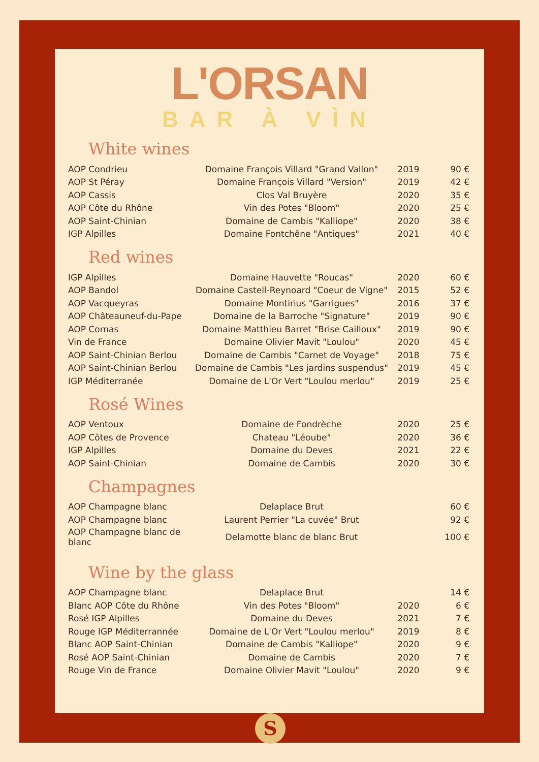L'ORSAN
BAR À VÌN
White wines
| AOP Condrieu | Domaine François Villard "Grand Vallon" | 2019 | 90 € |
| AOP St Péray | Domaine François Villard "Version" | 2019 | 42 € |
| AOP Cassis | Clos Val Bruyère | 2020 | 35 € |
| AOP Côte du Rhône | Vin des Potes "Bloom" | 2020 | 25 € |
| AOP Saint-Chinian | Domaine de Cambis "Kalliope" | 2020 | 38 € |
| IGP Alpilles | Domaine Fontchêne "Antiques" | 2021 | 40 € |
Red wines
| IGP Alpilles | Domaine Hauvette "Roucas" | 2020 | 60 € |
| AOP Bandol | Domaine Castell-Reynoard "Coeur de Vigne" | 2015 | 52 € |
| AOP Vacqueyras | Domaine Montirius "Garrigues" | 2016 | 37 € |
| AOP Châteauneuf-du-Pape | Domaine de la Barroche "Signature" | 2019 | 90 € |
| AOP Cornas | Domaine Matthieu Barret "Brise Cailloux" | 2019 | 90 € |
| Vin de France | Domaine Olivier Mavit "Loulou" | 2020 | 45 € |
| AOP Saint-Chinian Berlou | Domaine de Cambis "Carnet de Voyage" | 2018 | 75 € |
| AOP Saint-Chinian Berlou | Domaine de Cambis "Les jardins suspendus" | 2019 | 45 € |
| IGP Méditerranée | Domaine de L'Or Vert "Loulou merlou" | 2019 | 25 € |
Rosé Wines
| AOP Ventoux | Domaine de Fondrèche | 2020 | 25 € |
| AOP Côtes de Provence | Chateau "Léoube" | 2020 | 36 € |
| IGP Alpilles | Domaine du Deves | 2021 | 22 € |
| AOP Saint-Chinian | Domaine de Cambis | 2020 | 30 € |
Champagnes
| AOP Champagne blanc | Delaplace Brut | | 60 € |
| AOP Champagne blanc | Laurent Perrier "La cuvée" Brut | | 92 € |
| AOP Champagne blanc de blanc | Delamotte blanc de blanc Brut | | 100 € |
Wine by the glass
| AOP Champagne blanc | Delaplace Brut | | 14 € |
| Blanc AOP Côte du Rhône | Vin des Potes "Bloom" | 2020 | 6 € |
| Rosé IGP Alpilles | Domaine du Deves | 2021 | 7 € |
| Rouge IGP Méditerrannée | Domaine de L'Or Vert "Loulou merlou" | 2019 | 8 € |
| Blanc AOP Saint-Chinian | Domaine de Cambis "Kalliope" | 2020 | 9 € |
| Rosé AOP Saint-Chinian | Domaine de Cambis | 2020 | 7 € |
| Rouge Vin de France | Domaine Olivier Mavit "Loulou" | 2020 | 9 € |
S